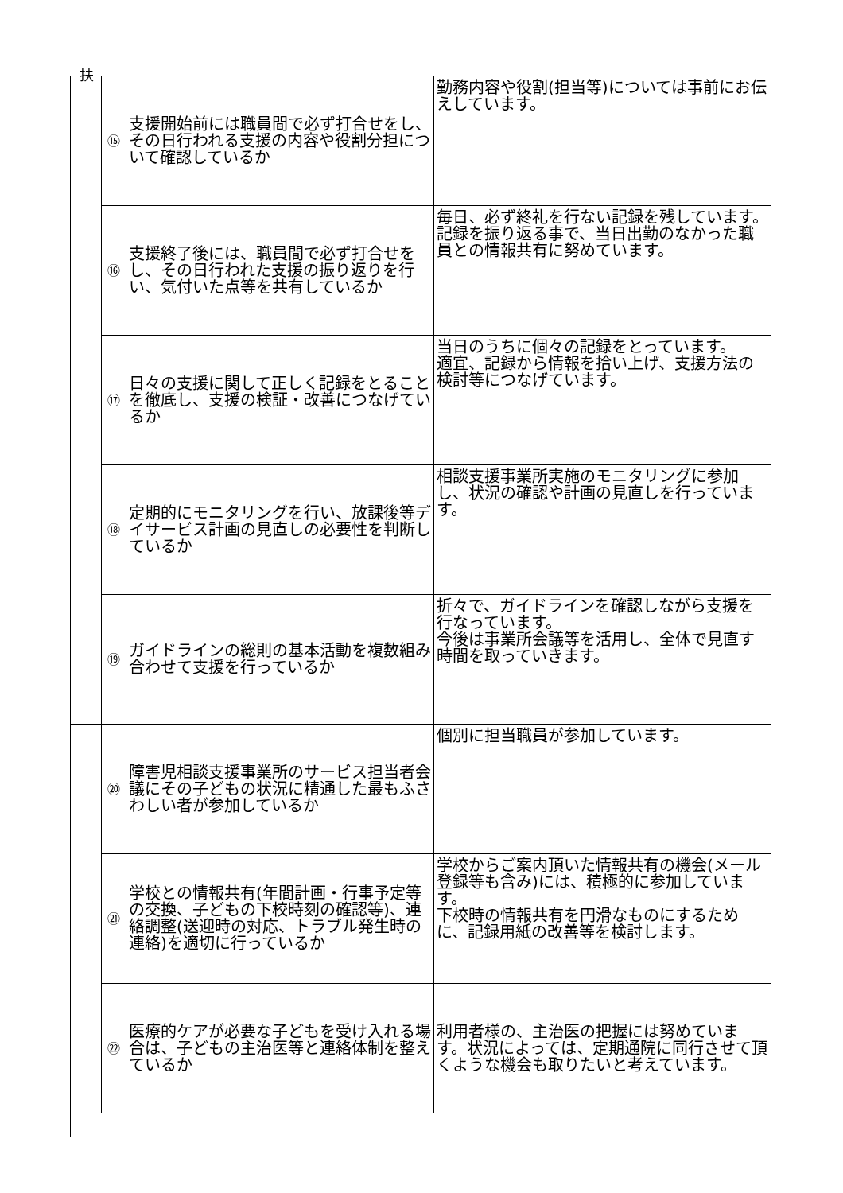扶
| | ⑮ | 支援開始前には職員間で必ず打合せをし、その日行われる支援の内容や役割分担について確認しているか | 勤務内容や役割(担当等)については事前にお伝えしています。 |
| | ⑯ | 支援終了後には、職員間で必ず打合せをし、その日行われた支援の振り返りを行い、気付いた点等を共有しているか | 毎日、必ず終礼を行ない記録を残しています。 記録を振り返る事で、当日出勤のなかった職員との情報共有に努めています。 |
| | ⑰ | 日々の支援に関して正しく記録をとることを徹底し、支援の検証・改善につなげているか | 当日のうちに個々の記録をとっています。 適宜、記録から情報を拾い上げ、支援方法の検討等につなげています。 |
| | ⑱ | 定期的にモニタリングを行い、放課後等デイサービス計画の見直しの必要性を判断しているか | 相談支援事業所実施のモニタリングに参加し、状況の確認や計画の見直しを行っています。 |
| | ⑲ | ガイドラインの総則の基本活動を複数組み合わせて支援を行っているか | 折々で、ガイドラインを確認しながら支援を行なっています。 今後は事業所会議等を活用し、全体で見直す時間を取っていきます。 |
| | ⑳ | 障害児相談支援事業所のサービス担当者会議にその子どもの状況に精通した最もふさわしい者が参加しているか | 個別に担当職員が参加しています。 |
| | ㉑ | 学校との情報共有(年間計画・行事予定等の交換、子どもの下校時刻の確認等)、連絡調整(送迎時の対応、トラブル発生時の連絡)を適切に行っているか | 学校からご案内頂いた情報共有の機会(メール登録等も含み)には、積極的に参加しています。 下校時の情報共有を円滑なものにするために、記録用紙の改善等を検討します。 |
| | ㉒ | 医療的ケアが必要な子どもを受け入れる場合は、子どもの主治医等と連絡体制を整えているか | 利用者様の、主治医の把握には努めています。状況によっては、定期通院に同行させて頂くような機会も取りたいと考えています。 |